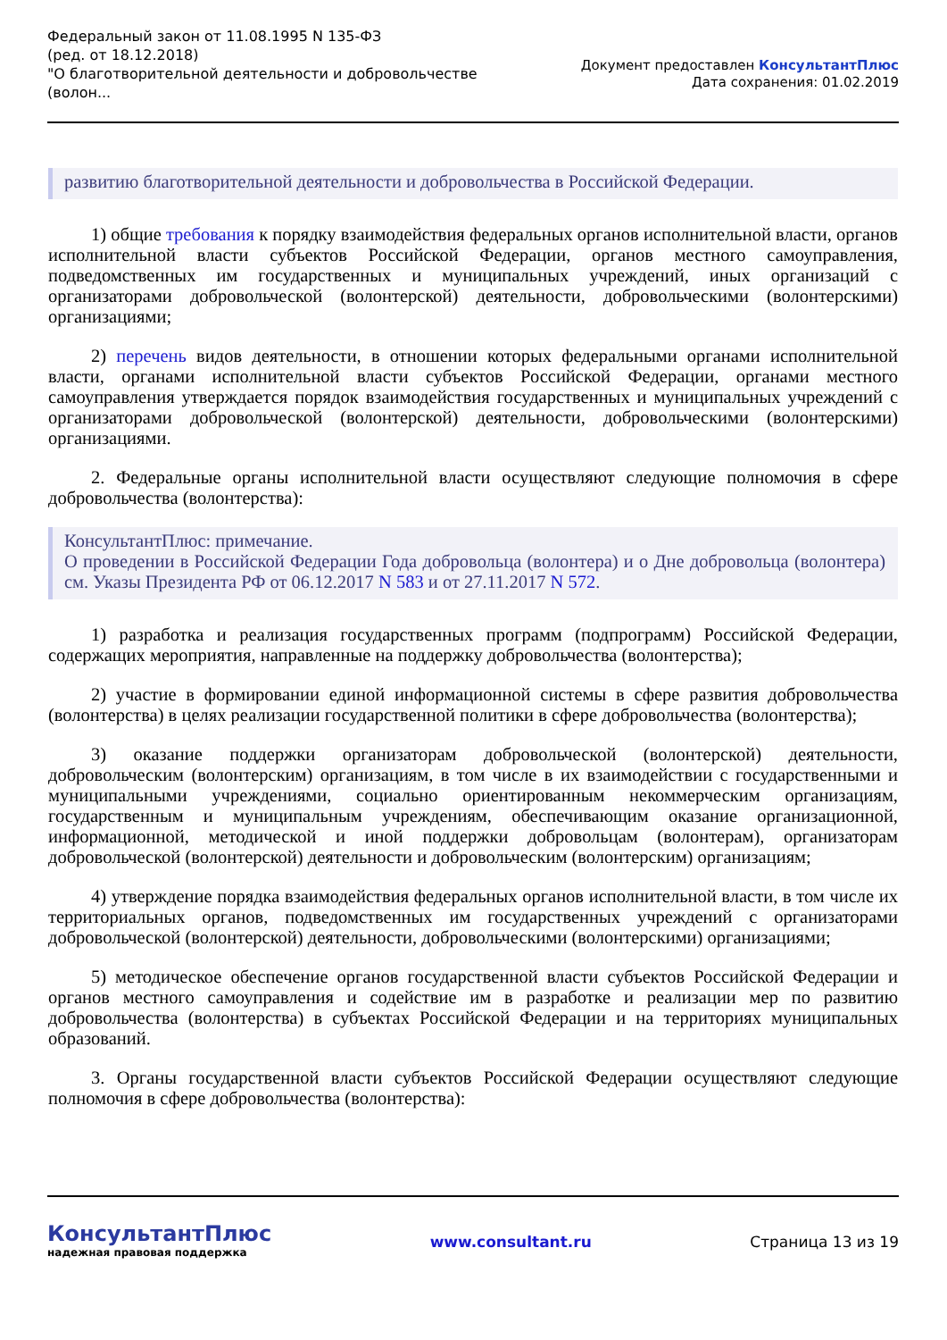Федеральный закон от 11.08.1995 N 135-ФЗ
(ред. от 18.12.2018)
"О благотворительной деятельности и добровольчестве
(волон...
Документ предоставлен КонсультантПлюс
Дата сохранения: 01.02.2019
развитию благотворительной деятельности и добровольчества в Российской Федерации.
1) общие требования к порядку взаимодействия федеральных органов исполнительной власти, органов исполнительной власти субъектов Российской Федерации, органов местного самоуправления, подведомственных им государственных и муниципальных учреждений, иных организаций с организаторами добровольческой (волонтерской) деятельности, добровольческими (волонтерскими) организациями;
2) перечень видов деятельности, в отношении которых федеральными органами исполнительной власти, органами исполнительной власти субъектов Российской Федерации, органами местного самоуправления утверждается порядок взаимодействия государственных и муниципальных учреждений с организаторами добровольческой (волонтерской) деятельности, добровольческими (волонтерскими) организациями.
2. Федеральные органы исполнительной власти осуществляют следующие полномочия в сфере добровольчества (волонтерства):
КонсультантПлюс: примечание.
О проведении в Российской Федерации Года добровольца (волонтера) и о Дне добровольца (волонтера) см. Указы Президента РФ от 06.12.2017 N 583 и от 27.11.2017 N 572.
1) разработка и реализация государственных программ (подпрограмм) Российской Федерации, содержащих мероприятия, направленные на поддержку добровольчества (волонтерства);
2) участие в формировании единой информационной системы в сфере развития добровольчества (волонтерства) в целях реализации государственной политики в сфере добровольчества (волонтерства);
3) оказание поддержки организаторам добровольческой (волонтерской) деятельности, добровольческим (волонтерским) организациям, в том числе в их взаимодействии с государственными и муниципальными учреждениями, социально ориентированным некоммерческим организациям, государственным и муниципальным учреждениям, обеспечивающим оказание организационной, информационной, методической и иной поддержки добровольцам (волонтерам), организаторам добровольческой (волонтерской) деятельности и добровольческим (волонтерским) организациям;
4) утверждение порядка взаимодействия федеральных органов исполнительной власти, в том числе их территориальных органов, подведомственных им государственных учреждений с организаторами добровольческой (волонтерской) деятельности, добровольческими (волонтерскими) организациями;
5) методическое обеспечение органов государственной власти субъектов Российской Федерации и органов местного самоуправления и содействие им в разработке и реализации мер по развитию добровольчества (волонтерства) в субъектах Российской Федерации и на территориях муниципальных образований.
3. Органы государственной власти субъектов Российской Федерации осуществляют следующие полномочия в сфере добровольчества (волонтерства):
КонсультантПлюс
надежная правовая поддержка
www.consultant.ru Страница 13 из 19